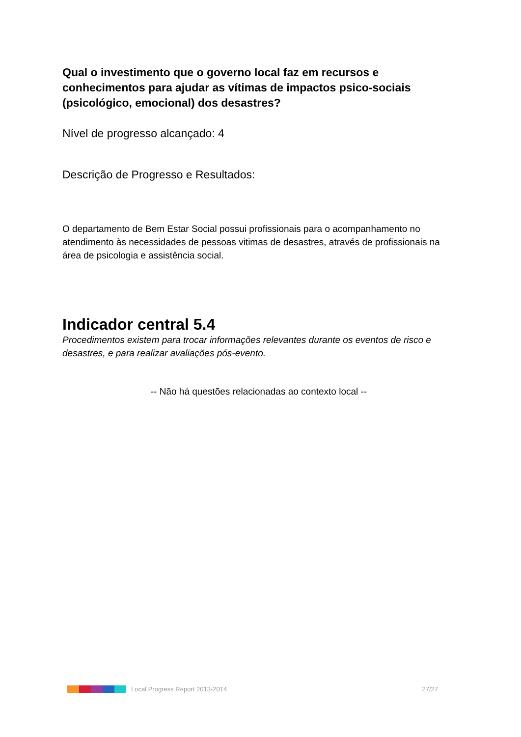Qual o investimento que o governo local faz em recursos e conhecimentos para ajudar as vítimas de impactos psico-sociais (psicológico, emocional) dos desastres?
Nível de progresso alcançado: 4
Descrição de Progresso e Resultados:
O departamento de Bem Estar Social possui profissionais para o acompanhamento no atendimento às necessidades de pessoas vitimas de desastres, através de profissionais na área de psicologia e assistência social.
Indicador central 5.4
Procedimentos existem para trocar informações relevantes durante os eventos de risco e desastres, e para realizar avaliações pós-evento.
-- Não há questões relacionadas ao contexto local --
Local Progress Report 2013-2014 27/27